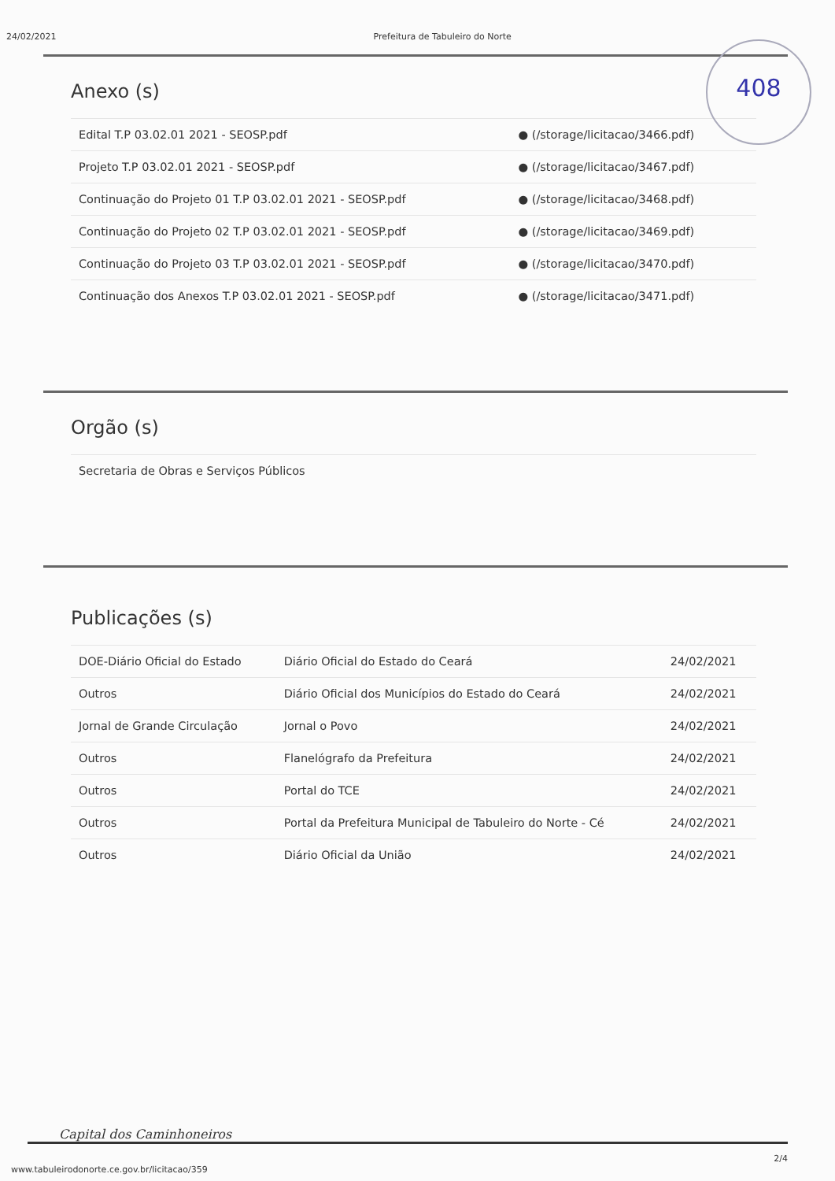24/02/2021 Prefeitura de Tabuleiro do Norte
408
Anexo (s)
| Edital T.P 03.02.01 2021 - SEOSP.pdf | ● (/storage/licitacao/3466.pdf) |
| Projeto T.P 03.02.01 2021 - SEOSP.pdf | ● (/storage/licitacao/3467.pdf) |
| Continuação do Projeto 01 T.P 03.02.01 2021 - SEOSP.pdf | ● (/storage/licitacao/3468.pdf) |
| Continuação do Projeto 02 T.P 03.02.01 2021 - SEOSP.pdf | ● (/storage/licitacao/3469.pdf) |
| Continuação do Projeto 03 T.P 03.02.01 2021 - SEOSP.pdf | ● (/storage/licitacao/3470.pdf) |
| Continuação dos Anexos T.P 03.02.01 2021 - SEOSP.pdf | ● (/storage/licitacao/3471.pdf) |
Orgão (s)
| Secretaria de Obras e Serviços Públicos |
Publicações (s)
| DOE-Diário Oficial do Estado | Diário Oficial do Estado do Ceará | 24/02/2021 |
| Outros | Diário Oficial dos Municípios do Estado do Ceará | 24/02/2021 |
| Jornal de Grande Circulação | Jornal o Povo | 24/02/2021 |
| Outros | Flanelógrafo da Prefeitura | 24/02/2021 |
| Outros | Portal do TCE | 24/02/2021 |
| Outros | Portal da Prefeitura Municipal de Tabuleiro do Norte - Cé | 24/02/2021 |
| Outros | Diário Oficial da União | 24/02/2021 |
Capital dos Caminhoneiros
www.tabuleirodonorte.ce.gov.br/licitacao/359 2/4